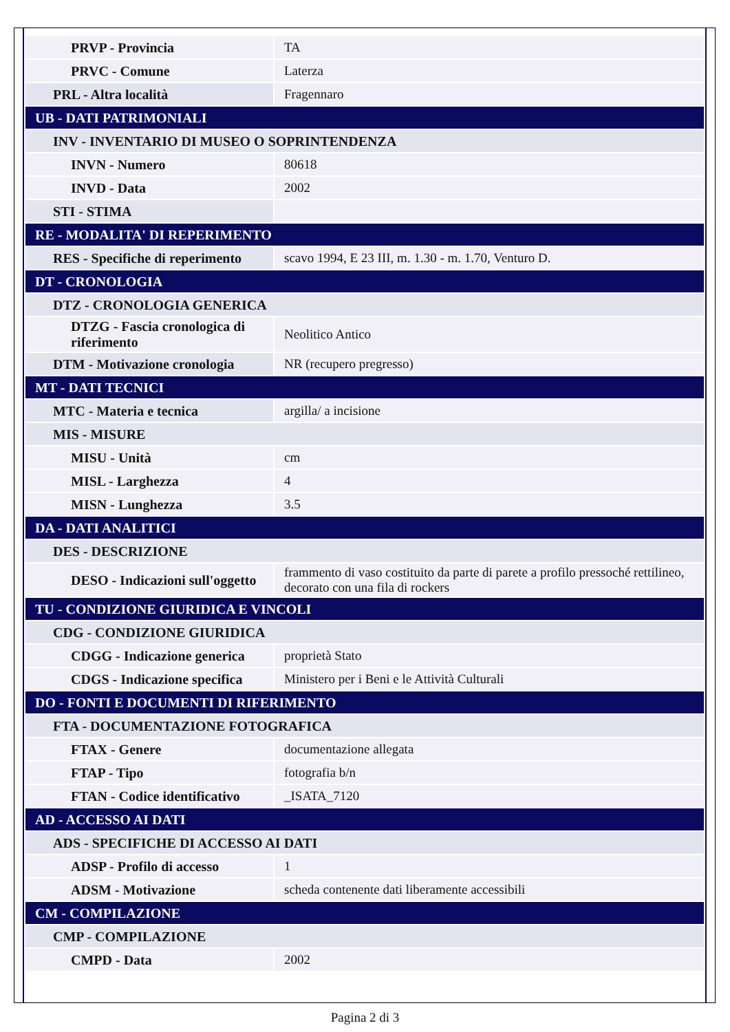| PRVP - Provincia | TA |
| PRVC - Comune | Laterza |
| PRL - Altra località | Fragennaro |
| UB - DATI PATRIMONIALI | |
| INV - INVENTARIO DI MUSEO O SOPRINTENDENZA | |
| INVN - Numero | 80618 |
| INVD - Data | 2002 |
| STI - STIMA | |
| RE - MODALITA' DI REPERIMENTO | |
| RES - Specifiche di reperimento | scavo 1994, E 23 III, m. 1.30 - m. 1.70, Venturo D. |
| DT - CRONOLOGIA | |
| DTZ - CRONOLOGIA GENERICA | |
| DTZG - Fascia cronologica di riferimento | Neolitico Antico |
| DTM - Motivazione cronologia | NR (recupero pregresso) |
| MT - DATI TECNICI | |
| MTC - Materia e tecnica | argilla/ a incisione |
| MIS - MISURE | |
| MISU - Unità | cm |
| MISL - Larghezza | 4 |
| MISN - Lunghezza | 3.5 |
| DA - DATI ANALITICI | |
| DES - DESCRIZIONE | |
| DESO - Indicazioni sull'oggetto | frammento di vaso costituito da parte di parete a profilo pressoché rettilineo, decorato con una fila di rockers |
| TU - CONDIZIONE GIURIDICA E VINCOLI | |
| CDG - CONDIZIONE GIURIDICA | |
| CDGG - Indicazione generica | proprietà Stato |
| CDGS - Indicazione specifica | Ministero per i Beni e le Attività Culturali |
| DO - FONTI E DOCUMENTI DI RIFERIMENTO | |
| FTA - DOCUMENTAZIONE FOTOGRAFICA | |
| FTAX - Genere | documentazione allegata |
| FTAP - Tipo | fotografia b/n |
| FTAN - Codice identificativo | _ISATA_7120 |
| AD - ACCESSO AI DATI | |
| ADS - SPECIFICHE DI ACCESSO AI DATI | |
| ADSP - Profilo di accesso | 1 |
| ADSM - Motivazione | scheda contenente dati liberamente accessibili |
| CM - COMPILAZIONE | |
| CMP - COMPILAZIONE | |
| CMPD - Data | 2002 |
Pagina 2 di 3